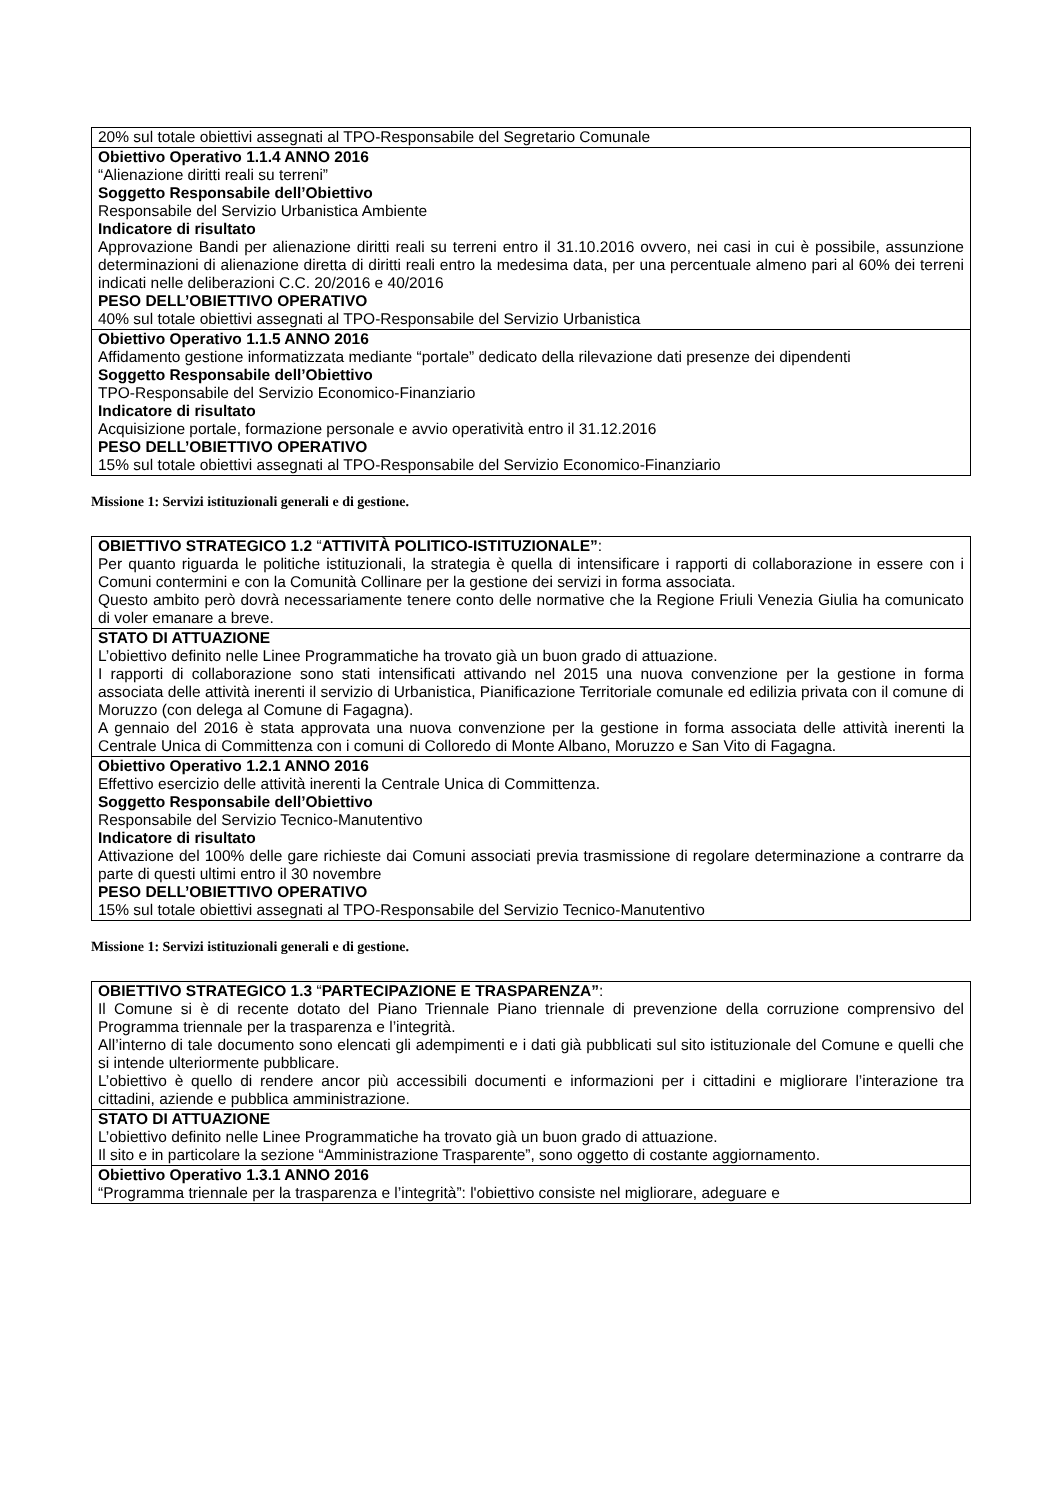| 20% sul totale obiettivi assegnati al TPO-Responsabile del Segretario Comunale |
| Obiettivo Operativo 1.1.4 ANNO 2016 “Alienazione diritti reali su terreni” Soggetto Responsabile dell’Obiettivo Responsabile del Servizio Urbanistica Ambiente Indicatore di risultato Approvazione Bandi per alienazione diritti reali su terreni entro il 31.10.2016 ovvero, nei casi in cui è possibile, assunzione determinazioni di alienazione diretta di diritti reali entro la medesima data, per una percentuale almeno pari al 60% dei terreni indicati nelle deliberazioni C.C. 20/2016 e 40/2016 PESO DELL’OBIETTIVO OPERATIVO 40% sul totale obiettivi assegnati al TPO-Responsabile del Servizio Urbanistica |
| Obiettivo Operativo 1.1.5 ANNO 2016 Affidamento gestione informatizzata mediante “portale” dedicato della rilevazione dati presenze dei dipendenti Soggetto Responsabile dell’Obiettivo TPO-Responsabile del Servizio Economico-Finanziario Indicatore di risultato Acquisizione portale, formazione personale e avvio operatività entro il 31.12.2016 PESO DELL’OBIETTIVO OPERATIVO 15% sul totale obiettivi assegnati al TPO-Responsabile del Servizio Economico-Finanziario |
Missione 1: Servizi istituzionali generali e di gestione.
| OBIETTIVO STRATEGICO 1.2 “ ATTIVITÀ POLITICO-ISTITUZIONALE” : Per quanto riguarda le politiche istituzionali, la strategia è quella di intensificare i rapporti di collaborazione in essere con i Comuni contermini e con la Comunità Collinare per la gestione dei servizi in forma associata. Questo ambito però dovrà necessariamente tenere conto delle normative che la Regione Friuli Venezia Giulia ha comunicato di voler emanare a breve. |
| STATO DI ATTUAZIONE L’obiettivo definito nelle Linee Programmatiche ha trovato già un buon grado di attuazione. I rapporti di collaborazione sono stati intensificati attivando nel 2015 una nuova convenzione per la gestione in forma associata delle attività inerenti il servizio di Urbanistica, Pianificazione Territoriale comunale ed edilizia privata con il comune di Moruzzo (con delega al Comune di Fagagna). A gennaio del 2016 è stata approvata una nuova convenzione per la gestione in forma associata delle attività inerenti la Centrale Unica di Committenza con i comuni di Colloredo di Monte Albano, Moruzzo e San Vito di Fagagna. |
| Obiettivo Operativo 1.2.1 ANNO 2016 Effettivo esercizio delle attività inerenti la Centrale Unica di Committenza. Soggetto Responsabile dell’Obiettivo Responsabile del Servizio Tecnico-Manutentivo Indicatore di risultato Attivazione del 100% delle gare richieste dai Comuni associati previa trasmissione di regolare determinazione a contrarre da parte di questi ultimi entro il 30 novembre PESO DELL’OBIETTIVO OPERATIVO 15% sul totale obiettivi assegnati al TPO-Responsabile del Servizio Tecnico-Manutentivo |
Missione 1: Servizi istituzionali generali e di gestione.
| OBIETTIVO STRATEGICO 1.3 “ PARTECIPAZIONE E TRASPARENZA” : Il Comune si è di recente dotato del Piano Triennale Piano triennale di prevenzione della corruzione comprensivo del Programma triennale per la trasparenza e l’integrità. All’interno di tale documento sono elencati gli adempimenti e i dati già pubblicati sul sito istituzionale del Comune e quelli che si intende ulteriormente pubblicare. L’obiettivo è quello di rendere ancor più accessibili documenti e informazioni per i cittadini e migliorare l’interazione tra cittadini, aziende e pubblica amministrazione. |
| STATO DI ATTUAZIONE L’obiettivo definito nelle Linee Programmatiche ha trovato già un buon grado di attuazione. Il sito e in particolare la sezione “Amministrazione Trasparente”, sono oggetto di costante aggiornamento. |
| Obiettivo Operativo 1.3.1 ANNO 2016 “Programma triennale per la trasparenza e l’integrità”: l'obiettivo consiste nel migliorare, adeguare e |